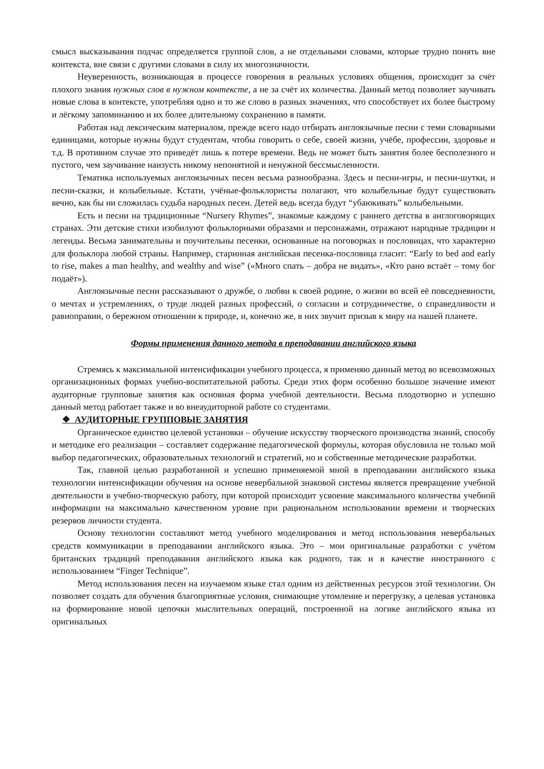смысл высказывания подчас определяется группой слов, а не отдельными словами, которые трудно понять вне контекста, вне связи с другими словами в силу их многозначности.
Неуверенность, возникающая в процессе говорения в реальных условиях общения, происходит за счёт плохого знания нужных слов в нужном контексте, а не за счёт их количества. Данный метод позволяет заучивать новые слова в контексте, употребляя одно и то же слово в разных значениях, что способствует их более быстрому и лёгкому запоминанию и их более длительному сохранению в памяти.
Работая над лексическим материалом, прежде всего надо отбирать англоязычные песни с теми словарными единицами, которые нужны будут студентам, чтобы говорить о себе, своей жизни, учёбе, профессии, здоровье и т.д. В противном случае это приведёт лишь к потере времени. Ведь не может быть занятия более бесполезного и пустого, чем заучивание наизусть никому непонятной и ненужной бессмысленности.
Тематика используемых англоязычных песен весьма разнообразна. Здесь и песни-игры, и песни-шутки, и песни-сказки, и колыбельные. Кстати, учёные-фольклористы полагают, что колыбельные будут существовать вечно, как бы ни сложилась судьба народных песен. Детей ведь всегда будут “убаюкивать” колыбельными.
Есть и песни на традиционные “Nursery Rhymes”, знакомые каждому с раннего детства в англоговорящих странах. Эти детские стихи изобилуют фольклорными образами и персонажами, отражают народные традиции и легенды. Весьма занимательны и поучительны песенки, основанные на поговорках и пословицах, что характерно для фольклора любой страны. Например, старинная английская песенка-пословица гласит: “Early to bed and early to rise, makes a man healthy, and wealthy and wise” («Много спать – добра не видать», «Кто рано встаёт – тому бог подаёт»).
Англоязычные песни рассказывают о дружбе, о любви к своей родине, о жизни во всей её повседневности, о мечтах и устремлениях, о труде людей разных профессий, о согласии и сотрудничестве, о справедливости и равноправии, о бережном отношении к природе, и, конечно же, в них звучит призыв к миру на нашей планете.
Формы применения данного метода в преподавании английского языка
Стремясь к максимальной интенсификации учебного процесса, я применяю данный метод во всевозможных организационных формах учебно-воспитательной работы. Среди этих форм особенно большое значение имеют аудиторные групповые занятия как основная форма учебной деятельности. Весьма плодотворно и успешно данный метод работает также и во внеаудиторной работе со студентами.
❖ АУДИТОРНЫЕ ГРУППОВЫЕ ЗАНЯТИЯ
Органическое единство целевой установки – обучение искусству творческого производства знаний, способу и методике его реализации – составляет содержание педагогической формулы, которая обусловила не только мой выбор педагогических, образовательных технологий и стратегий, но и собственные методические разработки.
Так, главной целью разработанной и успешно применяемой мной в преподавании английского языка технологии интенсификации обучения на основе невербальной знаковой системы является превращение учебной деятельности в учебно-творческую работу, при которой происходит усвоение максимального количества учебной информации на максимально качественном уровне при рациональном использовании времени и творческих резервов личности студента.
Основу технологии составляют метод учебного моделирования и метод использования невербальных средств коммуникации в преподавании английского языка. Это – мои оригинальные разработки с учётом британских традиций преподавания английского языка как родного, так и в качестве иностранного с использованием “Finger Technique”.
Метод использования песен на изучаемом языке стал одним из действенных ресурсов этой технологии. Он позволяет создать для обучения благоприятные условия, снимающие утомление и перегрузку, а целевая установка на формирование новой цепочки мыслительных операций, построенной на логике английского языка из оригинальных